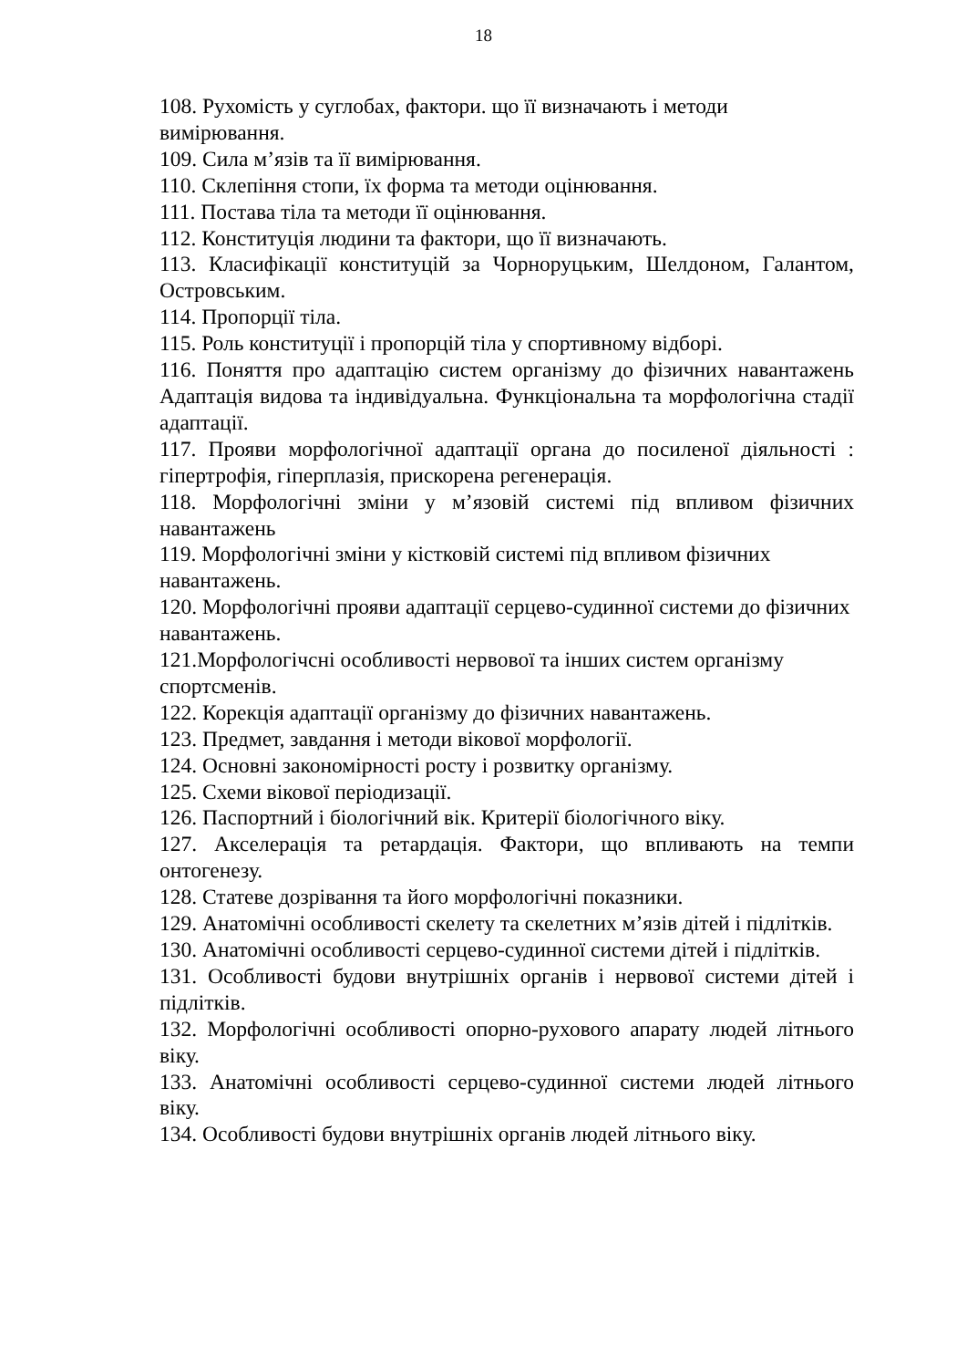18
108. Рухомість у суглобах, фактори. що її визначають і методи вимірювання.
109. Сила м’язів та її вимірювання.
110. Склепіння стопи, їх форма та методи оцінювання.
111. Постава тіла та методи її оцінювання.
112. Конституція людини та фактори, що її визначають.
113. Класифікації конституцій за Чорноруцьким, Шелдоном, Галантом, Островським.
114. Пропорції тіла.
115. Роль конституції і пропорцій тіла у спортивному відборі.
116. Поняття про адаптацію систем організму до фізичних навантажень Адаптація видова та індивідуальна. Функціональна та морфологічна стадії адаптації.
117. Прояви морфологічної адаптації органа до посиленої діяльності : гіпертрофія, гіперплазія, прискорена регенерація.
118. Морфологічні зміни у м’язовій системі під впливом фізичних навантажень
119. Морфологічні зміни у кістковій системі під впливом фізичних навантажень.
120. Морфологічні прояви адаптації серцево-судинної системи до фізичних навантажень.
121.Морфологічсні особливості нервової та інших систем організму спортсменів.
122. Корекція адаптації організму до фізичних навантажень.
123. Предмет, завдання і методи вікової морфології.
124. Основні закономірності росту і розвитку організму.
125. Схеми вікової періодизації.
126. Паспортний і біологічний вік. Критерії біологічного віку.
127. Акселерація та ретардація. Фактори, що впливають на темпи онтогенезу.
128. Статеве дозрівання та його морфологічні показники.
129. Анатомічні особливості скелету та скелетних м’язів дітей і підлітків.
130. Анатомічні особливості серцево-судинної системи дітей і підлітків.
131. Особливості будови внутрішніх органів і нервової системи дітей і підлітків.
132. Морфологічні особливості опорно-рухового апарату людей літнього віку.
133. Анатомічні особливості серцево-судинної системи людей літнього віку.
134. Особливості будови внутрішніх органів людей літнього віку.